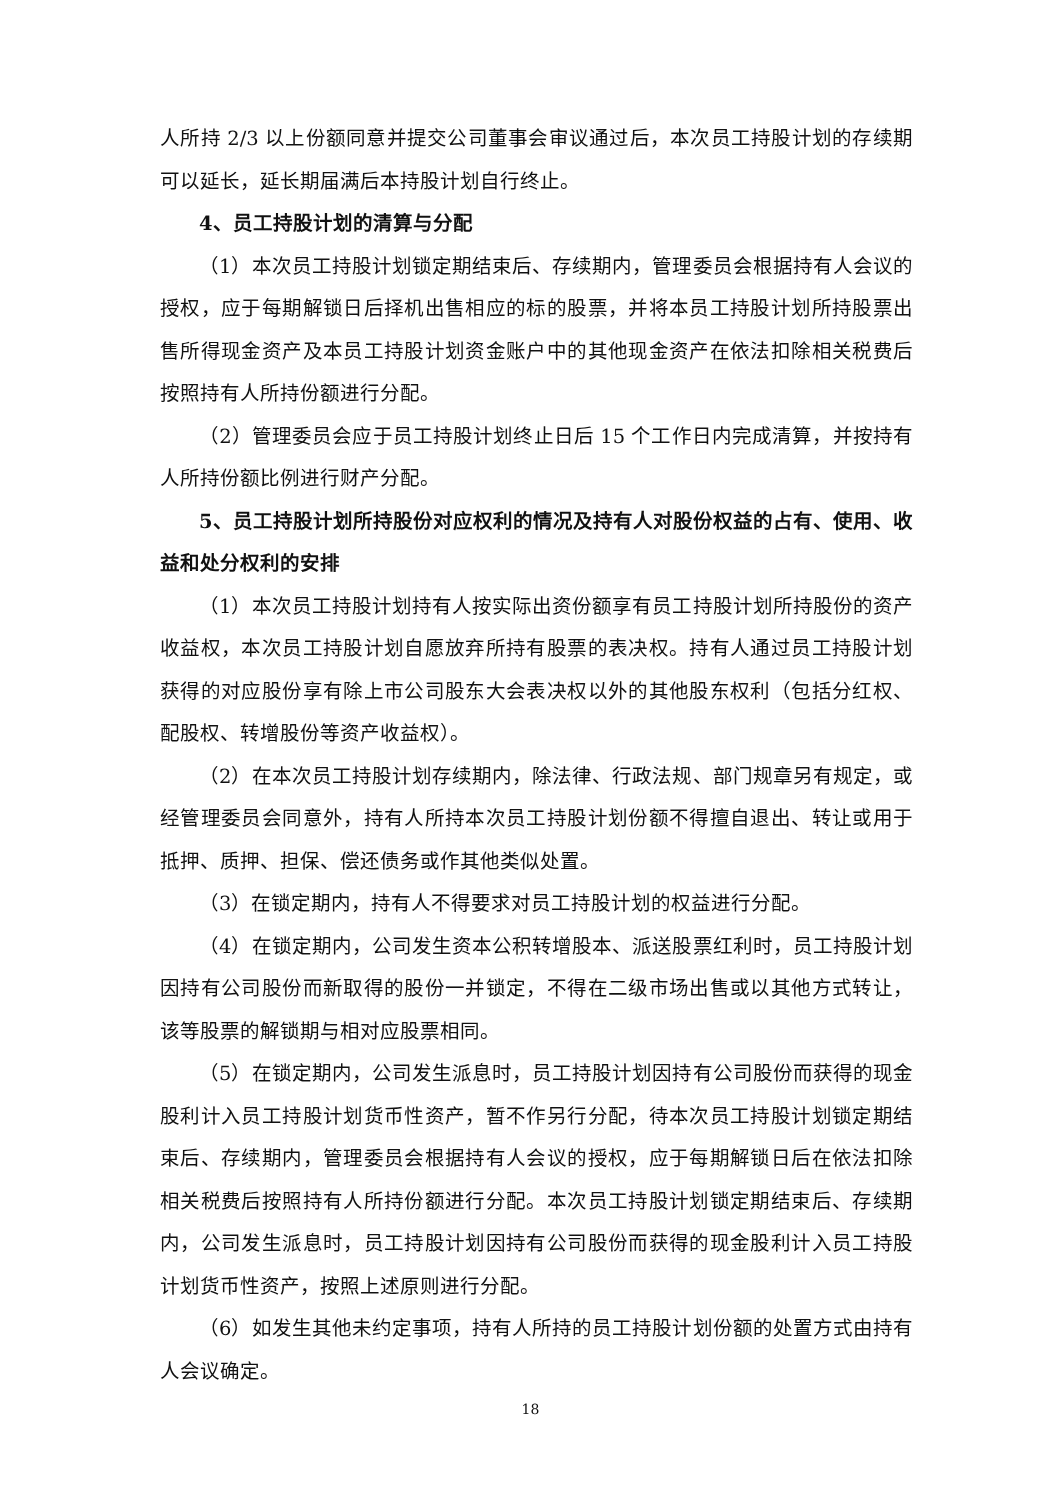人所持 2/3 以上份额同意并提交公司董事会审议通过后，本次员工持股计划的存续期可以延长，延长期届满后本持股计划自行终止。
4、员工持股计划的清算与分配
（1）本次员工持股计划锁定期结束后、存续期内，管理委员会根据持有人会议的授权，应于每期解锁日后择机出售相应的标的股票，并将本员工持股计划所持股票出售所得现金资产及本员工持股计划资金账户中的其他现金资产在依法扣除相关税费后按照持有人所持份额进行分配。
（2）管理委员会应于员工持股计划终止日后 15 个工作日内完成清算，并按持有人所持份额比例进行财产分配。
5、员工持股计划所持股份对应权利的情况及持有人对股份权益的占有、使用、收益和处分权利的安排
（1）本次员工持股计划持有人按实际出资份额享有员工持股计划所持股份的资产收益权，本次员工持股计划自愿放弃所持有股票的表决权。持有人通过员工持股计划获得的对应股份享有除上市公司股东大会表决权以外的其他股东权利（包括分红权、配股权、转增股份等资产收益权）。
（2）在本次员工持股计划存续期内，除法律、行政法规、部门规章另有规定，或经管理委员会同意外，持有人所持本次员工持股计划份额不得擅自退出、转让或用于抵押、质押、担保、偿还债务或作其他类似处置。
（3）在锁定期内，持有人不得要求对员工持股计划的权益进行分配。
（4）在锁定期内，公司发生资本公积转增股本、派送股票红利时，员工持股计划因持有公司股份而新取得的股份一并锁定，不得在二级市场出售或以其他方式转让，该等股票的解锁期与相对应股票相同。
（5）在锁定期内，公司发生派息时，员工持股计划因持有公司股份而获得的现金股利计入员工持股计划货币性资产，暂不作另行分配，待本次员工持股计划锁定期结束后、存续期内，管理委员会根据持有人会议的授权，应于每期解锁日后在依法扣除相关税费后按照持有人所持份额进行分配。本次员工持股计划锁定期结束后、存续期内，公司发生派息时，员工持股计划因持有公司股份而获得的现金股利计入员工持股计划货币性资产，按照上述原则进行分配。
（6）如发生其他未约定事项，持有人所持的员工持股计划份额的处置方式由持有人会议确定。
18